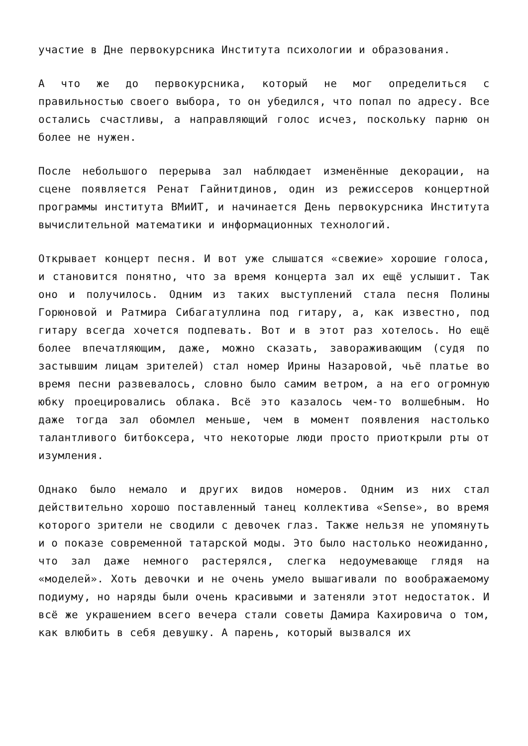участие в Дне первокурсника Института психологии и образования.
А что же до первокурсника, который не мог определиться с правильностью своего выбора, то он убедился, что попал по адресу. Все остались счастливы, а направляющий голос исчез, поскольку парню он более не нужен.
После небольшого перерыва зал наблюдает изменённые декорации, на сцене появляется Ренат Гайнитдинов, один из режиссеров концертной программы института ВМиИТ, и начинается День первокурсника Института вычислительной математики и информационных технологий.
Открывает концерт песня. И вот уже слышатся «свежие» хорошие голоса, и становится понятно, что за время концерта зал их ещё услышит. Так оно и получилось. Одним из таких выступлений стала песня Полины Горюновой и Ратмира Сибагатуллина под гитару, а, как известно, под гитару всегда хочется подпевать. Вот и в этот раз хотелось. Но ещё более впечатляющим, даже, можно сказать, завораживающим (судя по застывшим лицам зрителей) стал номер Ирины Назаровой, чьё платье во время песни развевалось, словно было самим ветром, а на его огромную юбку проецировались облака. Всё это казалось чем-то волшебным. Но даже тогда зал обомлел меньше, чем в момент появления настолько талантливого битбоксера, что некоторые люди просто приоткрыли рты от изумления.
Однако было немало и других видов номеров. Одним из них стал действительно хорошо поставленный танец коллектива «Sense», во время которого зрители не сводили с девочек глаз. Также нельзя не упомянуть и о показе современной татарской моды. Это было настолько неожиданно, что зал даже немного растерялся, слегка недоумевающе глядя на «моделей». Хоть девочки и не очень умело вышагивали по воображаемому подиуму, но наряды были очень красивыми и затеняли этот недостаток. И всё же украшением всего вечера стали советы Дамира Кахировича о том, как влюбить в себя девушку. А парень, который вызвался их